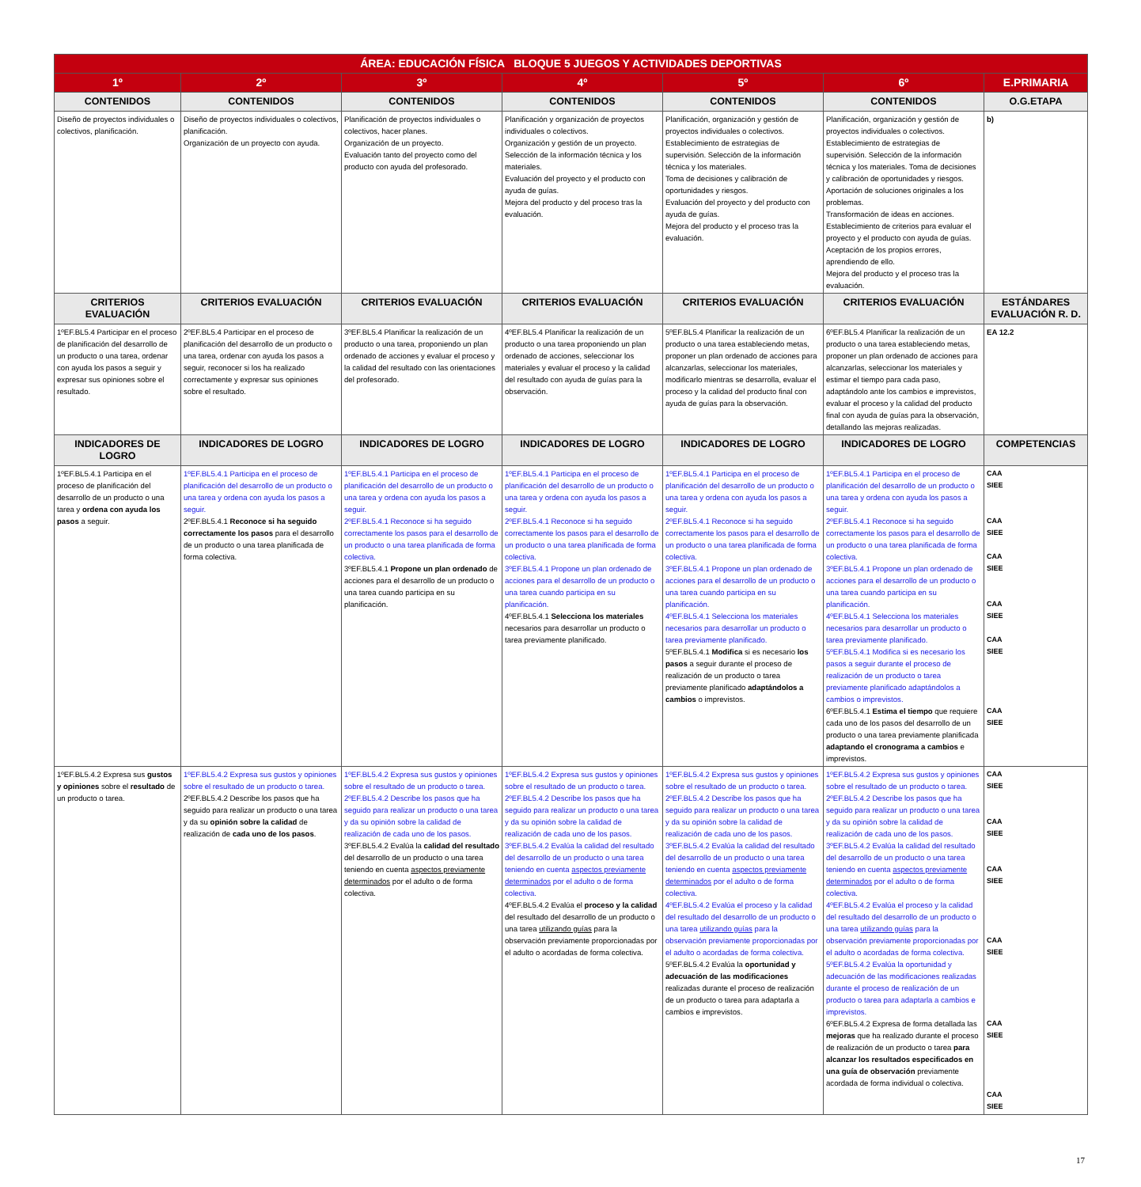| ÁREA: EDUCACIÓN FÍSICA BLOQUE 5 JUEGOS Y ACTIVIDADES DEPORTIVAS | | | | | | |
| --- | --- | --- | --- | --- | --- | --- |
| 1º | 2º | 3º | 4º | 5º | 6º | E.PRIMARIA |
| CONTENIDOS | CONTENIDOS | CONTENIDOS | CONTENIDOS | CONTENIDOS | CONTENIDOS | O.G.ETAPA |
| Diseño de proyectos individuales o colectivos, planificación. | Diseño de proyectos individuales o colectivos, planificación. Organización de un proyecto con ayuda. | Planificación de proyectos individuales o colectivos, hacer planes. Organización de un proyecto. Evaluación tanto del proyecto como del producto con ayuda del profesorado. | Planificación y organización de proyectos individuales o colectivos. Organización y gestión de un proyecto. Selección de la información técnica y los materiales. Evaluación del proyecto y el producto con ayuda de guías. Mejora del producto y del proceso tras la evaluación. | Planificación, organización y gestión de proyectos individuales o colectivos. Establecimiento de estrategias de supervisión. Selección de la información técnica y los materiales. Toma de decisiones y calibración de oportunidades y riesgos. Evaluación del proyecto y del producto con ayuda de guías. Mejora del producto y el proceso tras la evaluación. | Planificación, organización y gestión de proyectos individuales o colectivos. Establecimiento de estrategias de supervisión. Selección de la información técnica y los materiales. Toma de decisiones y calibración de oportunidades y riesgos. Aportación de soluciones originales a los problemas. Transformación de ideas en acciones. Establecimiento de criterios para evaluar el proyecto y el producto con ayuda de guías. Aceptación de los propios errores, aprendiendo de ello. Mejora del producto y el proceso tras la evaluación. | b) |
| CRITERIOS EVALUACIÓN | CRITERIOS EVALUACIÓN | CRITERIOS EVALUACIÓN | CRITERIOS EVALUACIÓN | CRITERIOS EVALUACIÓN | CRITERIOS EVALUACIÓN | ESTÁNDARES EVALUACIÓN R. D. |
| 1ºEF.BL5.4 Participar en el proceso de planificación del desarrollo de un producto o una tarea, ordenar con ayuda los pasos a seguir y expresar sus opiniones sobre el resultado. | 2ºEF.BL5.4 Participar en el proceso de planificación del desarrollo de un producto o una tarea, ordenar con ayuda los pasos a seguir, reconocer si los ha realizado correctamente y expresar sus opiniones sobre el resultado. | 3ºEF.BL5.4 Planificar la realización de un producto o una tarea, proponiendo un plan ordenado de acciones y evaluar el proceso y la calidad del resultado con las orientaciones del profesorado. | 4ºEF.BL5.4 Planificar la realización de un producto o una tarea proponiendo un plan ordenado de acciones, seleccionar los materiales y evaluar el proceso y la calidad del resultado con ayuda de guías para la observación. | 5ºEF.BL5.4 Planificar la realización de un producto o una tarea estableciendo metas, proponer un plan ordenado de acciones para alcanzarlas, seleccionar los materiales, modificarlo mientras se desarrolla, evaluar el proceso y la calidad del producto final con ayuda de guías para la observación. | 6ºEF.BL5.4 Planificar la realización de un producto o una tarea estableciendo metas, proponer un plan ordenado de acciones para alcanzarlas, seleccionar los materiales y estimar el tiempo para cada paso, adaptándolo ante los cambios e imprevistos, evaluar el proceso y la calidad del producto final con ayuda de guías para la observación, detallando las mejoras realizadas. | EA 12.2 |
| INDICADORES DE LOGRO | INDICADORES DE LOGRO | INDICADORES DE LOGRO | INDICADORES DE LOGRO | INDICADORES DE LOGRO | INDICADORES DE LOGRO | COMPETENCIAS |
| 1ºEF.BL5.4.1 Participa en el proceso de planificación del desarrollo de un producto o una tarea y ordena con ayuda los pasos a seguir. | 1ºEF.BL5.4.1 Participa en el proceso de planificación del desarrollo de un producto o una tarea y ordena con ayuda los pasos a seguir. 2ºEF.BL5.4.1 Reconoce si ha seguido correctamente los pasos para el desarrollo de un producto o una tarea planificada de forma colectiva. | 1ºEF.BL5.4.1 Participa en el proceso de planificación del desarrollo de un producto o una tarea y ordena con ayuda los pasos a seguir. 2ºEF.BL5.4.1 Reconoce si ha seguido correctamente los pasos para el desarrollo de un producto o una tarea planificada de forma colectiva. 3ºEF.BL5.4.1 Propone un plan ordenado de acciones para el desarrollo de un producto o una tarea cuando participa en su planificación. | 1ºEF.BL5.4.1 Participa en el proceso de planificación del desarrollo de un producto o una tarea y ordena con ayuda los pasos a seguir. 2ºEF.BL5.4.1 Reconoce si ha seguido correctamente los pasos para el desarrollo de un producto o una tarea planificada de forma colectiva. 3ºEF.BL5.4.1 Propone un plan ordenado de acciones para el desarrollo de un producto o una tarea cuando participa en su planificación. 4ºEF.BL5.4.1 Selecciona los materiales necesarios para desarrollar un producto o tarea previamente planificado. | 1ºEF.BL5.4.1 Participa en el proceso de planificación del desarrollo de un producto o una tarea y ordena con ayuda los pasos a seguir. 2ºEF.BL5.4.1 Reconoce si ha seguido correctamente los pasos para el desarrollo de un producto o una tarea planificada de forma colectiva. 3ºEF.BL5.4.1 Propone un plan ordenado de acciones para el desarrollo de un producto o una tarea cuando participa en su planificación. 4ºEF.BL5.4.1 Selecciona los materiales necesarios para desarrollar un producto o tarea previamente planificado. 5ºEF.BL5.4.1 Modifica si es necesario los pasos a seguir durante el proceso de realización de un producto o tarea previamente planificado adaptándolos a cambios o imprevistos. | 1ºEF.BL5.4.1 Participa en el proceso de planificación del desarrollo de un producto o una tarea y ordena con ayuda los pasos a seguir. 2ºEF.BL5.4.1 Reconoce si ha seguido correctamente los pasos para el desarrollo de un producto o una tarea planificada de forma colectiva. 3ºEF.BL5.4.1 Propone un plan ordenado de acciones para el desarrollo de un producto o una tarea cuando participa en su planificación. 4ºEF.BL5.4.1 Selecciona los materiales necesarios para desarrollar un producto o tarea previamente planificado. 5ºEF.BL5.4.1 Modifica si es necesario los pasos a seguir durante el proceso de realización de un producto o tarea previamente planificado adaptándolos a cambios o imprevistos. 6ºEF.BL5.4.1 Estima el tiempo que requiere cada uno de los pasos del desarrollo de un producto o una tarea previamente planificada adaptando el cronograma a cambios e imprevistos. | CAA SIEE CAA SIEE CAA SIEE CAA SIEE CAA SIEE CAA SIEE |
| 1ºEF.BL5.4.2 Expresa sus gustos y opiniones sobre el resultado de un producto o tarea. | 1ºEF.BL5.4.2 Expresa sus gustos y opiniones sobre el resultado de un producto o tarea. 2ºEF.BL5.4.2 Describe los pasos que ha seguido para realizar un producto o una tarea y da su opinión sobre la calidad de realización de cada uno de los pasos . | 1ºEF.BL5.4.2 Expresa sus gustos y opiniones sobre el resultado de un producto o tarea. 2ºEF.BL5.4.2 Describe los pasos que ha seguido para realizar un producto o una tarea y da su opinión sobre la calidad de realización de cada uno de los pasos. 3ºEF.BL5.4.2 Evalúa la calidad del resultado del desarrollo de un producto o una tarea teniendo en cuenta aspectos previamente determinados por el adulto o de forma colectiva. | 1ºEF.BL5.4.2 Expresa sus gustos y opiniones sobre el resultado de un producto o tarea. 2ºEF.BL5.4.2 Describe los pasos que ha seguido para realizar un producto o una tarea y da su opinión sobre la calidad de realización de cada uno de los pasos. 3ºEF.BL5.4.2 Evalúa la calidad del resultado del desarrollo de un producto o una tarea teniendo en cuenta aspectos previamente determinados por el adulto o de forma colectiva. 4ºEF.BL5.4.2 Evalúa el proceso y la calidad del resultado del desarrollo de un producto o una tarea utilizando guías para la observación previamente proporcionadas por el adulto o acordadas de forma colectiva. | 1ºEF.BL5.4.2 Expresa sus gustos y opiniones sobre el resultado de un producto o tarea. 2ºEF.BL5.4.2 Describe los pasos que ha seguido para realizar un producto o una tarea y da su opinión sobre la calidad de realización de cada uno de los pasos. 3ºEF.BL5.4.2 Evalúa la calidad del resultado del desarrollo de un producto o una tarea teniendo en cuenta aspectos previamente determinados por el adulto o de forma colectiva. 4ºEF.BL5.4.2 Evalúa el proceso y la calidad del resultado del desarrollo de un producto o una tarea utilizando guías para la observación previamente proporcionadas por el adulto o acordadas de forma colectiva. 5ºEF.BL5.4.2 Evalúa la oportunidad y adecuación de las modificaciones realizadas durante el proceso de realización de un producto o tarea para adaptarla a cambios e imprevistos. | 1ºEF.BL5.4.2 Expresa sus gustos y opiniones sobre el resultado de un producto o tarea. 2ºEF.BL5.4.2 Describe los pasos que ha seguido para realizar un producto o una tarea y da su opinión sobre la calidad de realización de cada uno de los pasos. 3ºEF.BL5.4.2 Evalúa la calidad del resultado del desarrollo de un producto o una tarea teniendo en cuenta aspectos previamente determinados por el adulto o de forma colectiva. 4ºEF.BL5.4.2 Evalúa el proceso y la calidad del resultado del desarrollo de un producto o una tarea utilizando guías para la observación previamente proporcionadas por el adulto o acordadas de forma colectiva. 5ºEF.BL5.4.2 Evalúa la oportunidad y adecuación de las modificaciones realizadas durante el proceso de realización de un producto o tarea para adaptarla a cambios e imprevistos. 6ºEF.BL5.4.2 Expresa de forma detallada las mejoras que ha realizado durante el proceso de realización de un producto o tarea para alcanzar los resultados especificados en una guía de observación previamente acordada de forma individual o colectiva. | CAA SIEE CAA SIEE CAA SIEE CAA SIEE CAA SIEE CAA SIEE |
17